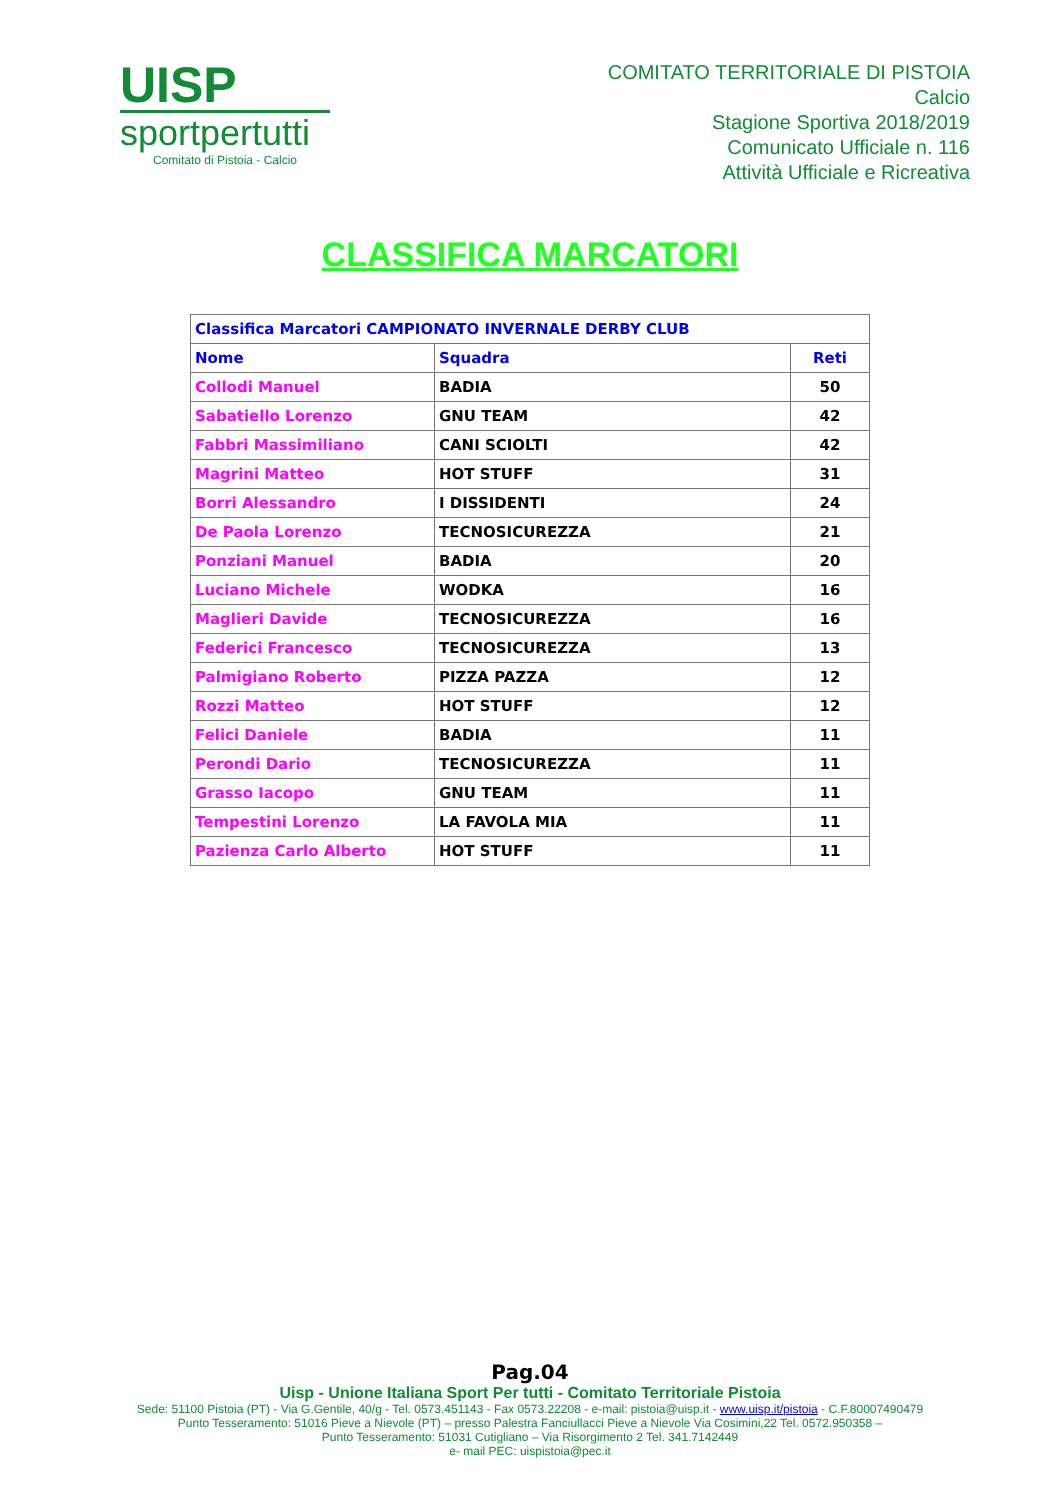UISP
sportpertutti
Comitato di Pistoia - Calcio
COMITATO TERRITORIALE DI PISTOIA
Calcio
Stagione Sportiva 2018/2019
Comunicato Ufficiale n. 116
Attività Ufficiale e Ricreativa
CLASSIFICA MARCATORI
| Classifica Marcatori CAMPIONATO INVERNALE DERBY CLUB | | |
| --- | --- | --- |
| Nome | Squadra | Reti |
| Collodi Manuel | BADIA | 50 |
| Sabatiello Lorenzo | GNU TEAM | 42 |
| Fabbri Massimiliano | CANI SCIOLTI | 42 |
| Magrini Matteo | HOT STUFF | 31 |
| Borri Alessandro | I DISSIDENTI | 24 |
| De Paola Lorenzo | TECNOSICUREZZA | 21 |
| Ponziani Manuel | BADIA | 20 |
| Luciano Michele | WODKA | 16 |
| Maglieri Davide | TECNOSICUREZZA | 16 |
| Federici Francesco | TECNOSICUREZZA | 13 |
| Palmigiano Roberto | PIZZA PAZZA | 12 |
| Rozzi Matteo | HOT STUFF | 12 |
| Felici Daniele | BADIA | 11 |
| Perondi Dario | TECNOSICUREZZA | 11 |
| Grasso Iacopo | GNU TEAM | 11 |
| Tempestini Lorenzo | LA FAVOLA MIA | 11 |
| Pazienza Carlo Alberto | HOT STUFF | 11 |
Pag.04
Uisp - Unione Italiana Sport Per tutti - Comitato Territoriale Pistoia
Sede: 51100 Pistoia (PT) - Via G.Gentile, 40/g - Tel. 0573.451143 - Fax 0573.22208 - e-mail: pistoia@uisp.it - www.uisp.it/pistoia - C.F.80007490479
Punto Tesseramento: 51016 Pieve a Nievole (PT) – presso Palestra Fanciullacci Pieve a Nievole Via Cosimini,22 Tel. 0572.950358 –
Punto Tesseramento: 51031 Cutigliano – Via Risorgimento 2 Tel. 341.7142449
e- mail PEC: uispistoia@pec.it